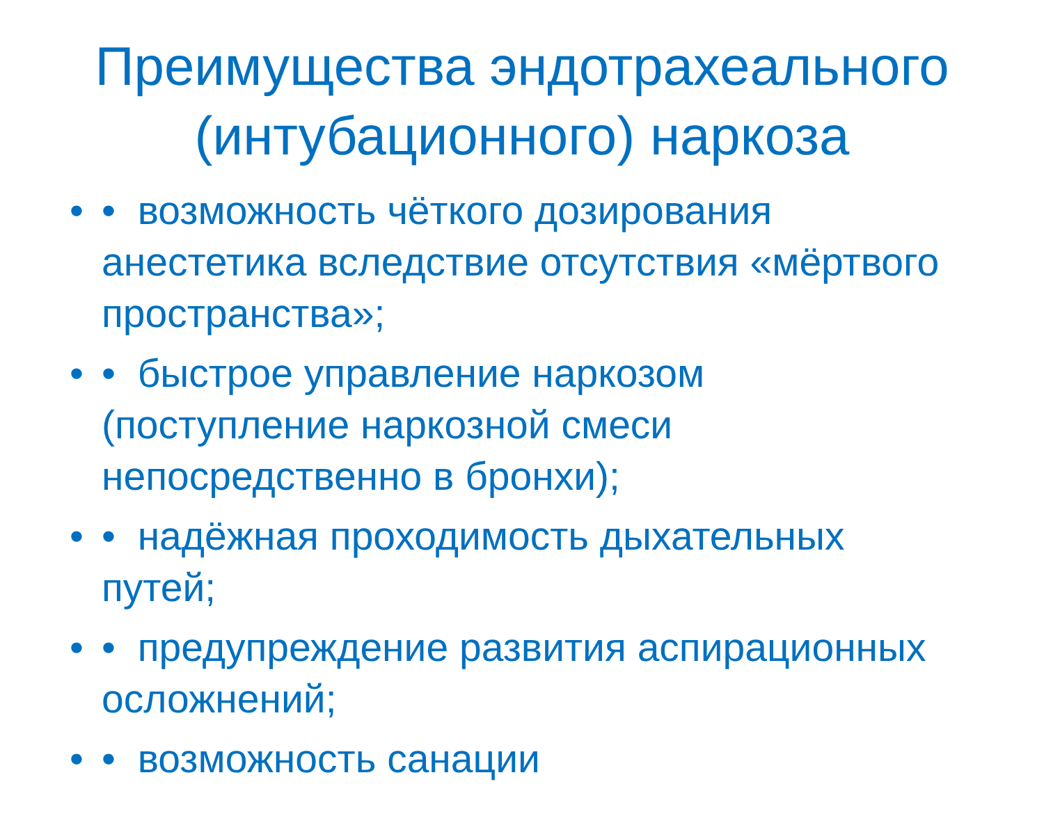Преимущества эндотрахеального
(интубационного) наркоза
• • возможность чёткого дозирования анестетика вследствие отсутствия «мёртвого пространства»;
• • быстрое управление наркозом (поступление наркозной смеси непосредственно в бронхи);
• • надёжная проходимость дыхательных путей;
• • предупреждение развития аспирационных осложнений;
• • возможность санации